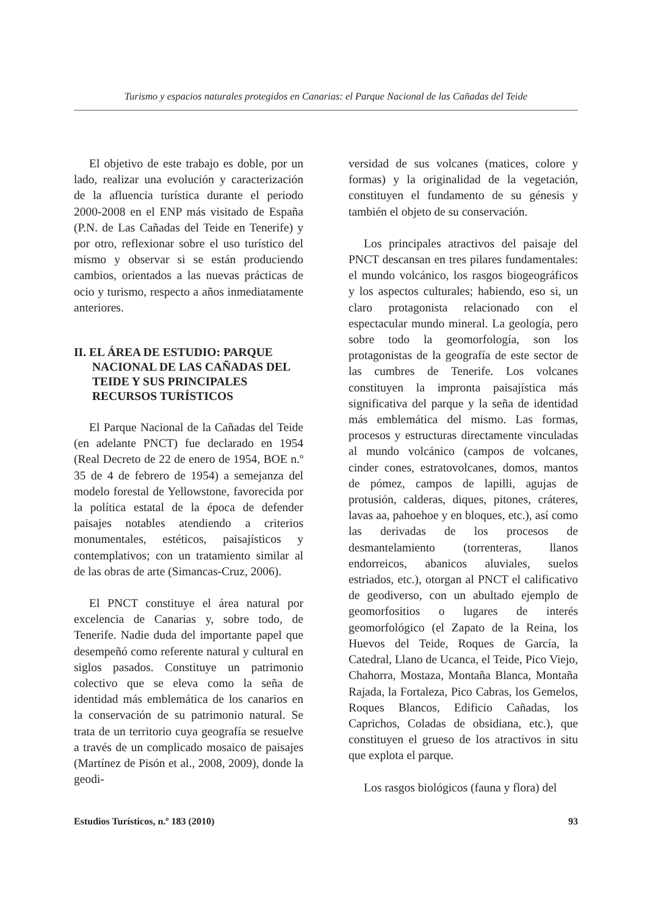Turismo y espacios naturales protegidos en Canarias: el Parque Nacional de las Cañadas del Teide
El objetivo de este trabajo es doble, por un lado, realizar una evolución y caracterización de la afluencia turística durante el periodo 2000-2008 en el ENP más visitado de España (P.N. de Las Cañadas del Teide en Tenerife) y por otro, reflexionar sobre el uso turístico del mismo y observar si se están produciendo cambios, orientados a las nuevas prácticas de ocio y turismo, respecto a años inmediatamente anteriores.
II. EL ÁREA DE ESTUDIO: PARQUE NACIONAL DE LAS CAÑADAS DEL TEIDE Y SUS PRINCIPALES RECURSOS TURÍSTICOS
El Parque Nacional de la Cañadas del Teide (en adelante PNCT) fue declarado en 1954 (Real Decreto de 22 de enero de 1954, BOE n.º 35 de 4 de febrero de 1954) a semejanza del modelo forestal de Yellowstone, favorecida por la política estatal de la época de defender paisajes notables atendiendo a criterios monumentales, estéticos, paisajísticos y contemplativos; con un tratamiento similar al de las obras de arte (Simancas-Cruz, 2006).
El PNCT constituye el área natural por excelencia de Canarias y, sobre todo, de Tenerife. Nadie duda del importante papel que desempeñó como referente natural y cultural en siglos pasados. Constituye un patrimonio colectivo que se eleva como la seña de identidad más emblemática de los canarios en la conservación de su patrimonio natural. Se trata de un territorio cuya geografía se resuelve a través de un complicado mosaico de paisajes (Martínez de Pisón et al., 2008, 2009), donde la geodi-
versidad de sus volcanes (matices, colore y formas) y la originalidad de la vegetación, constituyen el fundamento de su génesis y también el objeto de su conservación.
Los principales atractivos del paisaje del PNCT descansan en tres pilares fundamentales: el mundo volcánico, los rasgos biogeográficos y los aspectos culturales; habiendo, eso si, un claro protagonista relacionado con el espectacular mundo mineral. La geología, pero sobre todo la geomorfología, son los protagonistas de la geografía de este sector de las cumbres de Tenerife. Los volcanes constituyen la impronta paisajística más significativa del parque y la seña de identidad más emblemática del mismo. Las formas, procesos y estructuras directamente vinculadas al mundo volcánico (campos de volcanes, cinder cones, estratovolcanes, domos, mantos de pómez, campos de lapilli, agujas de protusión, calderas, diques, pitones, cráteres, lavas aa, pahoehoe y en bloques, etc.), así como las derivadas de los procesos de desmantelamiento (torrenteras, llanos endorreicos, abanicos aluviales, suelos estriados, etc.), otorgan al PNCT el calificativo de geodiverso, con un abultado ejemplo de geomorfositios o lugares de interés geomorfológico (el Zapato de la Reina, los Huevos del Teide, Roques de García, la Catedral, Llano de Ucanca, el Teide, Pico Viejo, Chahorra, Mostaza, Montaña Blanca, Montaña Rajada, la Fortaleza, Pico Cabras, los Gemelos, Roques Blancos, Edificio Cañadas, los Caprichos, Coladas de obsidiana, etc.), que constituyen el grueso de los atractivos in situ que explota el parque.
Los rasgos biológicos (fauna y flora) del
Estudios Turísticos, n.º 183 (2010) 93